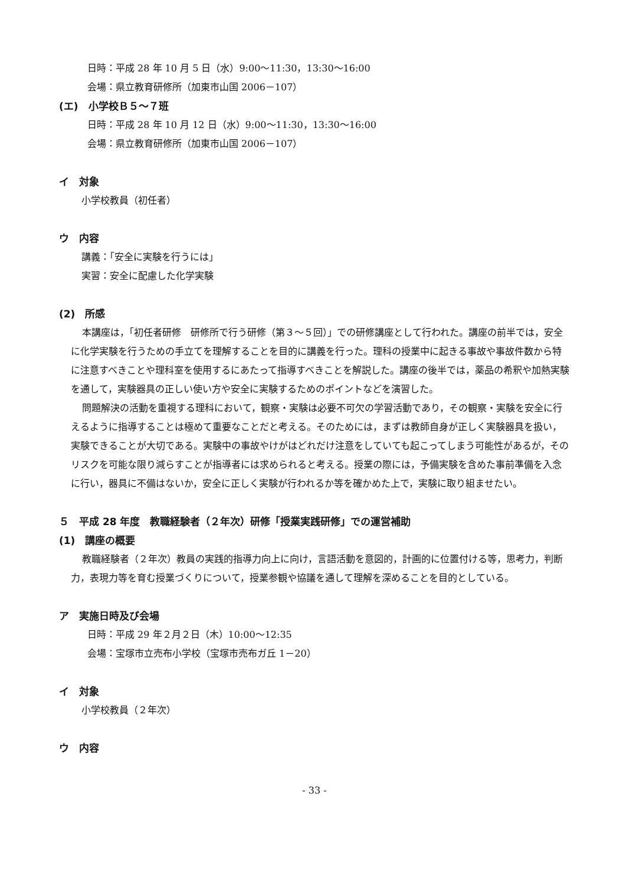日時：平成 28 年 10 月 5 日（水）9:00～11:30，13:30～16:00
会場：県立教育研修所（加東市山国 2006－107）
(エ)　小学校Ｂ５～７班
日時：平成 28 年 10 月 12 日（水）9:00～11:30，13:30～16:00
会場：県立教育研修所（加東市山国 2006－107）
イ　対象
小学校教員（初任者）
ウ　内容
講義：「安全に実験を行うには」
実習：安全に配慮した化学実験
(2)　所感
本講座は，「初任者研修　研修所で行う研修（第３～５回）」での研修講座として行われた。講座の前半では，安全に化学実験を行うための手立てを理解することを目的に講義を行った。理科の授業中に起きる事故や事故件数から特に注意すべきことや理科室を使用するにあたって指導すべきことを解説した。講座の後半では，薬品の希釈や加熱実験を通して，実験器具の正しい使い方や安全に実験するためのポイントなどを演習した。
問題解決の活動を重視する理科において，観察・実験は必要不可欠の学習活動であり，その観察・実験を安全に行えるように指導することは極めて重要なことだと考える。そのためには，まずは教師自身が正しく実験器具を扱い，実験できることが大切である。実験中の事故やけがはどれだけ注意をしていても起こってしまう可能性があるが，そのリスクを可能な限り減らすことが指導者には求められると考える。授業の際には，予備実験を含めた事前準備を入念に行い，器具に不備はないか，安全に正しく実験が行われるか等を確かめた上で，実験に取り組ませたい。
５　平成 28 年度　教職経験者（２年次）研修「授業実践研修」での運営補助
(1)　講座の概要
教職経験者（２年次）教員の実践的指導力向上に向け，言語活動を意図的，計画的に位置付ける等，思考力，判断力，表現力等を育む授業づくりについて，授業参観や協議を通して理解を深めることを目的としている。
ア　実施日時及び会場
日時：平成 29 年２月２日（木）10:00～12:35
会場：宝塚市立売布小学校（宝塚市売布ガ丘 1－20）
イ　対象
小学校教員（２年次）
ウ　内容
- 33 -